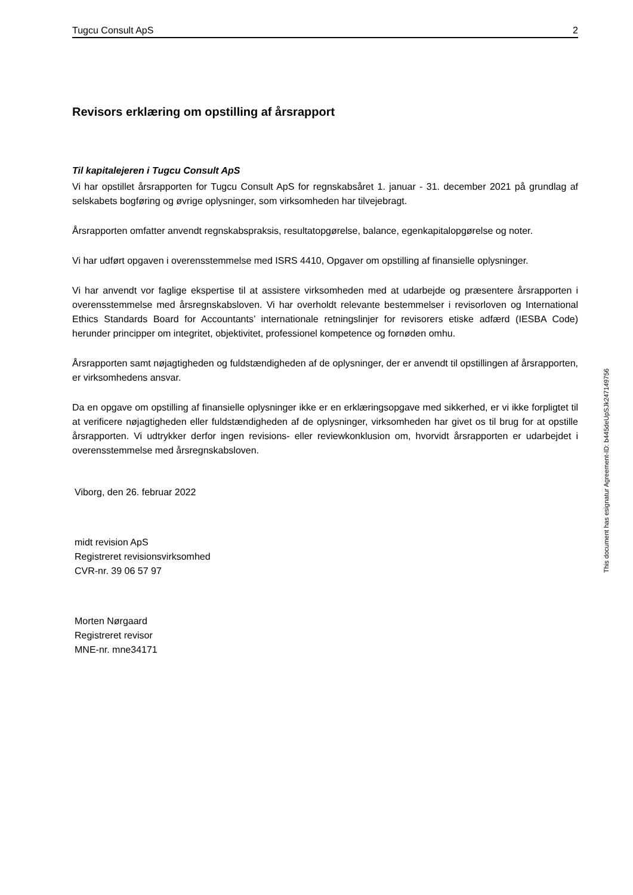Tugcu Consult ApS 2
Revisors erklæring om opstilling af årsrapport
Til kapitalejeren i Tugcu Consult ApS
Vi har opstillet årsrapporten for Tugcu Consult ApS for regnskabsåret 1. januar - 31. december 2021 på grundlag af selskabets bogføring og øvrige oplysninger, som virksomheden har tilvejebragt.
Årsrapporten omfatter anvendt regnskabspraksis, resultatopgørelse, balance, egenkapitalopgørelse og noter.
Vi har udført opgaven i overensstemmelse med ISRS 4410, Opgaver om opstilling af finansielle oplysninger.
Vi har anvendt vor faglige ekspertise til at assistere virksomheden med at udarbejde og præsentere årsrapporten i overensstemmelse med årsregnskabsloven. Vi har overholdt relevante bestemmelser i revisorloven og International Ethics Standards Board for Accountants’ internationale retningslinjer for revisorers etiske adfærd (IESBA Code) herunder principper om integritet, objektivitet, professionel kompetence og fornøden omhu.
Årsrapporten samt nøjagtigheden og fuldstændigheden af de oplysninger, der er anvendt til opstillingen af årsrapporten, er virksomhedens ansvar.
Da en opgave om opstilling af finansielle oplysninger ikke er en erklæringsopgave med sikkerhed, er vi ikke forpligtet til at verificere nøjagtigheden eller fuldstændigheden af de oplysninger, virksomheden har givet os til brug for at opstille årsrapporten. Vi udtrykker derfor ingen revisions- eller reviewkonklusion om, hvorvidt årsrapporten er udarbejdet i overensstemmelse med årsregnskabsloven.
Viborg, den 26. februar 2022
midt revision ApS
Registreret revisionsvirksomhed
CVR-nr. 39 06 57 97
Morten Nørgaard
Registreret revisor
MNE-nr. mne34171
This document has esignatur Agreement-ID: b445deUpSJk247149756